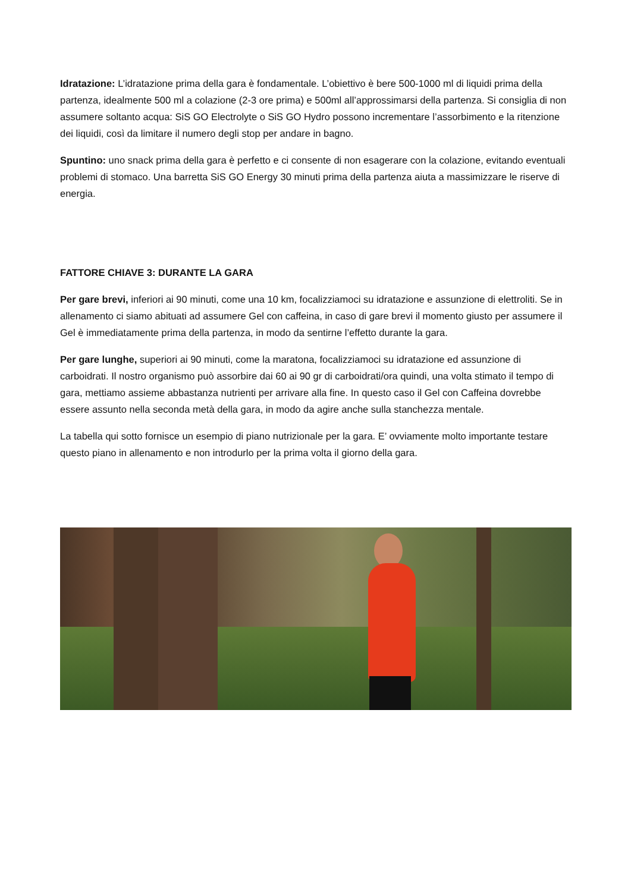Idratazione: L’idratazione prima della gara è fondamentale. L’obiettivo è bere 500-1000 ml di liquidi prima della partenza, idealmente 500 ml a colazione (2-3 ore prima) e 500ml all’approssimarsi della partenza. Si consiglia di non assumere soltanto acqua: SiS GO Electrolyte o SiS GO Hydro possono incrementare l’assorbimento e la ritenzione dei liquidi, così da limitare il numero degli stop per andare in bagno.
Spuntino: uno snack prima della gara è perfetto e ci consente di non esagerare con la colazione, evitando eventuali problemi di stomaco. Una barretta SiS GO Energy 30 minuti prima della partenza aiuta a massimizzare le riserve di energia.
FATTORE CHIAVE 3: DURANTE LA GARA
Per gare brevi, inferiori ai 90 minuti, come una 10 km, focalizziamoci su idratazione e assunzione di elettroliti. Se in allenamento ci siamo abituati ad assumere Gel con caffeina, in caso di gare brevi il momento giusto per assumere il Gel è immediatamente prima della partenza, in modo da sentirne l’effetto durante la gara.
Per gare lunghe, superiori ai 90 minuti, come la maratona, focalizziamoci su idratazione ed assunzione di carboidrati. Il nostro organismo può assorbire dai 60 ai 90 gr di carboidrati/ora quindi, una volta stimato il tempo di gara, mettiamo assieme abbastanza nutrienti per arrivare alla fine. In questo caso il Gel con Caffeina dovrebbe essere assunto nella seconda metà della gara, in modo da agire anche sulla stanchezza mentale.
La tabella qui sotto fornisce un esempio di piano nutrizionale per la gara. E’ ovviamente molto importante testare questo piano in allenamento e non introdurlo per la prima volta il giorno della gara.